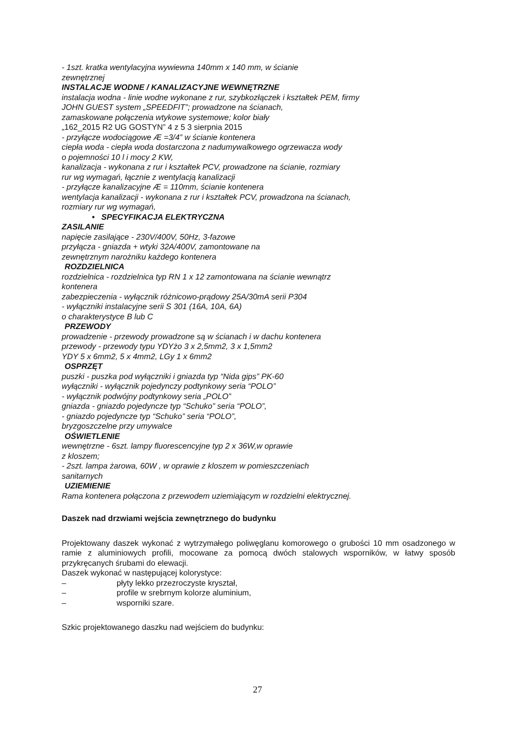- 1szt. kratka wentylacyjna wywiewna 140mm x 140 mm, w ścianie
zewnętrznej
INSTALACJE WODNE / KANALIZACYJNE WEWNĘTRZNE
instalacja wodna - linie wodne wykonane z rur, szybkozłączek i kształtek PEM, firmy
JOHN GUEST system „SPEEDFIT”; prowadzone na ścianach,
zamaskowane połączenia wtykowe systemowe; kolor biały
„162_2015 R2 UG GOSTYN” 4 z 5 3 sierpnia 2015
- przyłącze wodociągowe Æ =3/4” w ścianie kontenera
ciepła woda - ciepła woda dostarczona z nadumywalkowego ogrzewacza wody
o pojemności 10 l i mocy 2 KW,
kanalizacja - wykonana z rur i kształtek PCV, prowadzone na ścianie, rozmiary
rur wg wymagań, łącznie z wentylacją kanalizacji
- przyłącze kanalizacyjne Æ = 110mm, ścianie kontenera
wentylacja kanalizacji - wykonana z rur i kształtek PCV, prowadzona na ścianach,
rozmiary rur wg wymagań,
• SPECYFIKACJA ELEKTRYCZNA
ZASILANIE
napięcie zasilające - 230V/400V, 50Hz, 3-fazowe
przyłącza - gniazda + wtyki 32A/400V, zamontowane na
zewnętrznym narożniku każdego kontenera
ROZDZIELNICA
rozdzielnica - rozdzielnica typ RN 1 x 12 zamontowana na ścianie wewnątrz
kontenera
zabezpieczenia - wyłącznik różnicowo-prądowy 25A/30mA serii P304
- wyłączniki instalacyjne serii S 301 (16A, 10A, 6A)
o charakterystyce B lub C
PRZEWODY
prowadzenie - przewody prowadzone są w ścianach i w dachu kontenera
przewody - przewody typu YDYżo 3 x 2,5mm2, 3 x 1,5mm2
YDY 5 x 6mm2, 5 x 4mm2, LGy 1 x 6mm2
OSPRZĘT
puszki - puszka pod wyłączniki i gniazda typ “Nida gips” PK-60
wyłączniki - wyłącznik pojedynczy podtynkowy seria “POLO”
- wyłącznik podwójny podtynkowy seria „POLO”
gniazda - gniazdo pojedyncze typ “Schuko” seria “POLO”,
- gniazdo pojedyncze typ “Schuko” seria “POLO”,
bryzgoszczelne przy umywalce
OŚWIETLENIE
wewnętrzne - 6szt. lampy fluorescencyjne typ 2 x 36W,w oprawie
z kloszem;
- 2szt. lampa żarowa, 60W , w oprawie z kloszem w pomieszczeniach
sanitarnych
UZIEMIENIE
Rama kontenera połączona z przewodem uziemiającym w rozdzielni elektrycznej.
Daszek nad drzwiami wejścia zewnętrznego do budynku
Projektowany daszek wykonać z wytrzymałego poliwęglanu komorowego o grubości 10 mm osadzonego w ramie z aluminiowych profili, mocowane za pomocą dwóch stalowych wsporników, w łatwy sposób przykręcanych śrubami do elewacji.
Daszek wykonać w następującej kolorystyce:
– płyty lekko przezroczyste kryształ,
– profile w srebrnym kolorze aluminium,
– wsporniki szare.
Szkic projektowanego daszku nad wejściem do budynku:
27